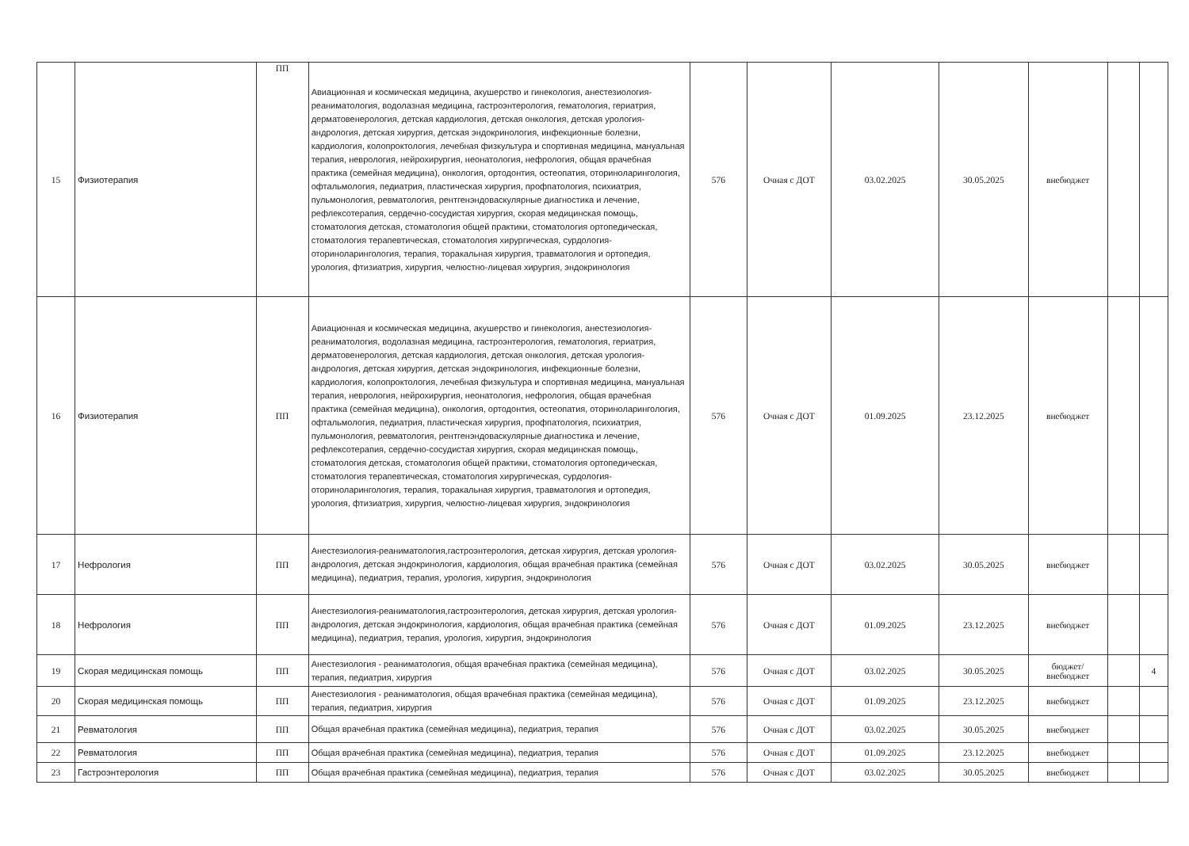| 15 | Физиотерапия | ПП | Авиационная и космическая медицина, акушерство и гинекология, анестезиология-реаниматология, водолазная медицина, гастроэнтерология, гематология, гериатрия, дерматовенерология, детская кардиология, детская онкология, детская урология-андрология, детская хирургия, детская эндокринология, инфекционные болезни, кардиология, колопроктология, лечебная физкультура и спортивная медицина, мануальная терапия, неврология, нейрохирургия, неонатология, нефрология, общая врачебная практика (семейная медицина), онкология, ортодонтия, остеопатия, оториноларингология, офтальмология, педиатрия, пластическая хирургия, профпатология, психиатрия, пульмонология, ревматология, рентгенэндоваскулярные диагностика и лечение, рефлексотерапия, сердечно-сосудистая хирургия, скорая медицинская помощь, стоматология детская, стоматология общей практики, стоматология ортопедическая, стоматология терапевтическая, стоматология хирургическая, сурдология-оториноларингология, терапия, торакальная хирургия, травматология и ортопедия, урология, фтизиатрия, хирургия, челюстно-лицевая хирургия, эндокринология | 576 | Очная с ДОТ | 03.02.2025 | 30.05.2025 | внебюджет | | |
| 16 | Физиотерапия | ПП | Авиационная и космическая медицина, акушерство и гинекология, анестезиология-реаниматология, водолазная медицина, гастроэнтерология, гематология, гериатрия, дерматовенерология, детская кардиология, детская онкология, детская урология-андрология, детская хирургия, детская эндокринология, инфекционные болезни, кардиология, колопроктология, лечебная физкультура и спортивная медицина, мануальная терапия, неврология, нейрохирургия, неонатология, нефрология, общая врачебная практика (семейная медицина), онкология, ортодонтия, остеопатия, оториноларингология, офтальмология, педиатрия, пластическая хирургия, профпатология, психиатрия, пульмонология, ревматология, рентгенэндоваскулярные диагностика и лечение, рефлексотерапия, сердечно-сосудистая хирургия, скорая медицинская помощь, стоматология детская, стоматология общей практики, стоматология ортопедическая, стоматология терапевтическая, стоматология хирургическая, сурдология-оториноларингология, терапия, торакальная хирургия, травматология и ортопедия, урология, фтизиатрия, хирургия, челюстно-лицевая хирургия, эндокринология | 576 | Очная с ДОТ | 01.09.2025 | 23.12.2025 | внебюджет | | |
| 17 | Нефрология | ПП | Анестезиология-реаниматология,гастроэнтерология, детская хирургия, детская урология-андрология, детская эндокринология, кардиология, общая врачебная практика (семейная медицина), педиатрия, терапия, урология, хирургия, эндокринология | 576 | Очная с ДОТ | 03.02.2025 | 30.05.2025 | внебюджет | | |
| 18 | Нефрология | ПП | Анестезиология-реаниматология,гастроэнтерология, детская хирургия, детская урология-андрология, детская эндокринология, кардиология, общая врачебная практика (семейная медицина), педиатрия, терапия, урология, хирургия, эндокринология | 576 | Очная с ДОТ | 01.09.2025 | 23.12.2025 | внебюджет | | |
| 19 | Скорая медицинская помощь | ПП | Анестезиология - реаниматология, общая врачебная практика (семейная медицина), терапия, педиатрия, хирургия | 576 | Очная с ДОТ | 03.02.2025 | 30.05.2025 | бюджет/ внебюджет | | 4 |
| 20 | Скорая медицинская помощь | ПП | Анестезиология - реаниматология, общая врачебная практика (семейная медицина), терапия, педиатрия, хирургия | 576 | Очная с ДОТ | 01.09.2025 | 23.12.2025 | внебюджет | | |
| 21 | Ревматология | ПП | Общая врачебная практика (семейная медицина), педиатрия, терапия | 576 | Очная с ДОТ | 03.02.2025 | 30.05.2025 | внебюджет | | |
| 22 | Ревматология | ПП | Общая врачебная практика (семейная медицина), педиатрия, терапия | 576 | Очная с ДОТ | 01.09.2025 | 23.12.2025 | внебюджет | | |
| 23 | Гастроэнтерология | ПП | Общая врачебная практика (семейная медицина), педиатрия, терапия | 576 | Очная с ДОТ | 03.02.2025 | 30.05.2025 | внебюджет | | |